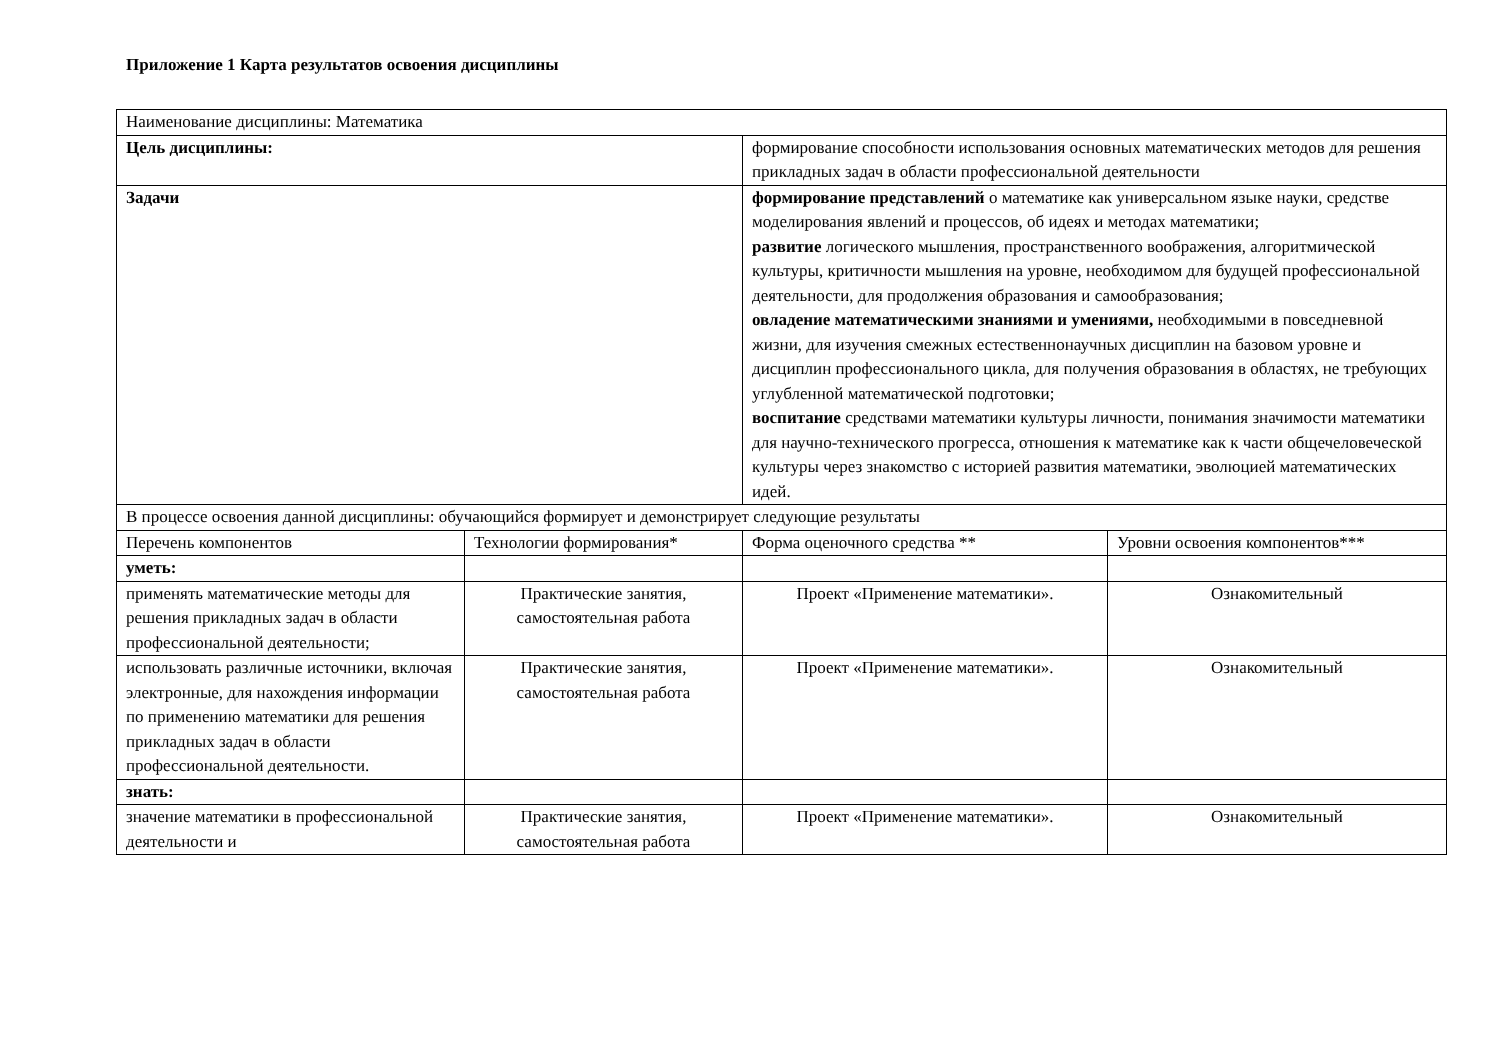Приложение 1 Карта результатов освоения дисциплины
| Наименование дисциплины: Математика | | | |
| Цель дисциплины: | | формирование способности использования основных математических методов для решения прикладных задач в области профессиональной деятельности | |
| Задачи | | формирование представлений о математике как универсальном языке науки, средстве моделирования явлений и процессов, об идеях и методах математики; развитие логического мышления, пространственного воображения, алгоритмической культуры, критичности мышления на уровне, необходимом для будущей профессиональной деятельности, для продолжения образования и самообразования; овладение математическими знаниями и умениями, необходимыми в повседневной жизни, для изучения смежных естественнонаучных дисциплин на базовом уровне и дисциплин профессионального цикла, для получения образования в областях, не требующих углубленной математической подготовки; воспитание средствами математики культуры личности, понимания значимости математики для научно-технического прогресса, отношения к математике как к части общечеловеческой культуры через знакомство с историей развития математики, эволюцией математических идей. | |
| В процессе освоения данной дисциплины: обучающийся формирует и демонстрирует следующие результаты | | | |
| Перечень компонентов | Технологии формирования* | Форма оценочного средства ** | Уровни освоения компонентов*** |
| уметь: | | | |
| применять математические методы для решения прикладных задач в области профессиональной деятельности; | Практические занятия, самостоятельная работа | Проект «Применение математики». | Ознакомительный |
| использовать различные источники, включая электронные, для нахождения информации по применению математики для решения прикладных задач в области профессиональной деятельности. | Практические занятия, самостоятельная работа | Проект «Применение математики». | Ознакомительный |
| знать: | | | |
| значение математики в профессиональной деятельности и | Практические занятия, самостоятельная работа | Проект «Применение математики». | Ознакомительный |